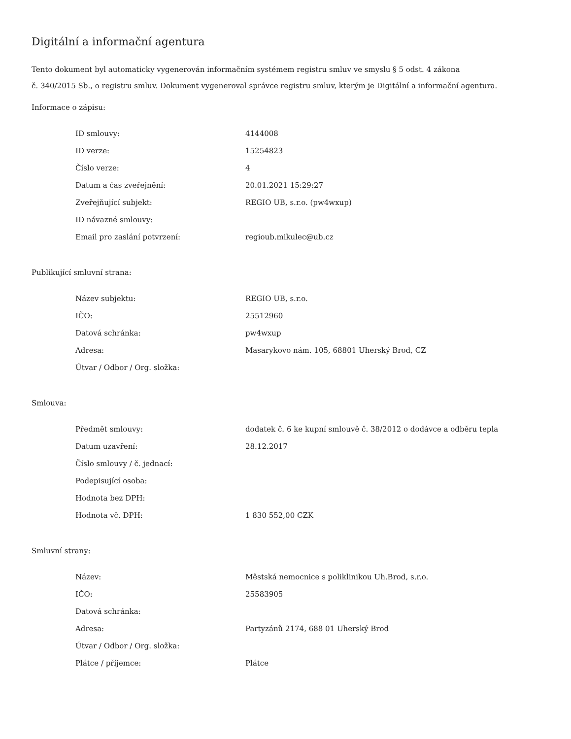Digitální a informační agentura
Tento dokument byl automaticky vygenerován informačním systémem registru smluv ve smyslu § 5 odst. 4 zákona
č. 340/2015 Sb., o registru smluv. Dokument vygeneroval správce registru smluv, kterým je Digitální a informační agentura.
Informace o zápisu:
| ID smlouvy: | 4144008 |
| ID verze: | 15254823 |
| Číslo verze: | 4 |
| Datum a čas zveřejnění: | 20.01.2021 15:29:27 |
| Zveřejňující subjekt: | REGIO UB, s.r.o. (pw4wxup) |
| ID návazné smlouvy: | |
| Email pro zaslání potvrzení: | regioub.mikulec@ub.cz |
Publikující smluvní strana:
| Název subjektu: | REGIO UB, s.r.o. |
| IČO: | 25512960 |
| Datová schránka: | pw4wxup |
| Adresa: | Masarykovo nám. 105, 68801 Uherský Brod, CZ |
| Útvar / Odbor / Org. složka: | |
Smlouva:
| Předmět smlouvy: | dodatek č. 6 ke kupní smlouvě č. 38/2012 o dodávce a odběru tepla |
| Datum uzavření: | 28.12.2017 |
| Číslo smlouvy / č. jednací: | |
| Podepisující osoba: | |
| Hodnota bez DPH: | |
| Hodnota vč. DPH: | 1 830 552,00 CZK |
Smluvní strany:
| Název: | Městská nemocnice s poliklinikou Uh.Brod, s.r.o. |
| IČO: | 25583905 |
| Datová schránka: | |
| Adresa: | Partyzánů 2174, 688 01 Uherský Brod |
| Útvar / Odbor / Org. složka: | |
| Plátce / příjemce: | Plátce |